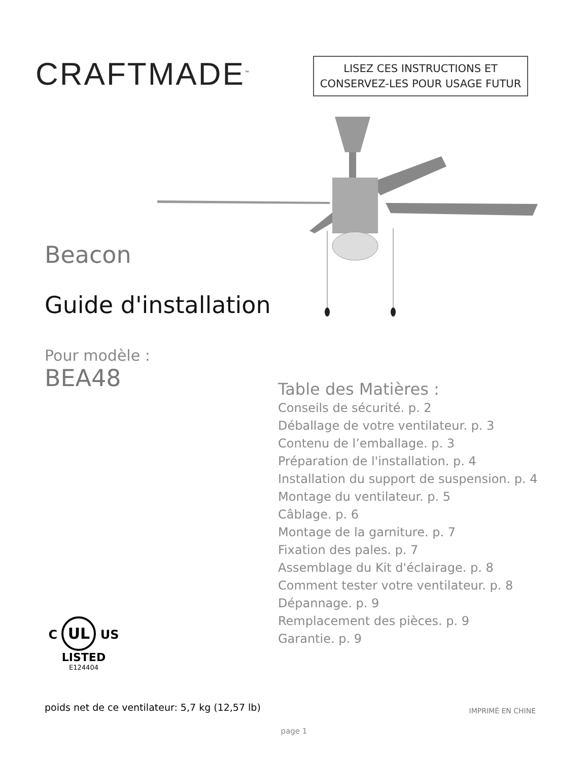CRAFTMADE<sup>™</sup>
LISEZ CES INSTRUCTIONS ET
CONSERVEZ-LES POUR USAGE FUTUR
Beacon
Guide d'installation
Pour modèle :
BEA48
Table des Matières :
Conseils de sécurité. p. 2
Déballage de votre ventilateur. p. 3
Contenu de l’emballage. p. 3
Préparation de l'installation. p. 4
Installation du support de suspension. p. 4
Montage du ventilateur. p. 5
Câblage. p. 6
Montage de la garniture. p. 7
Fixation des pales. p. 7
Assemblage du Kit d'éclairage. p. 8
Comment tester votre ventilateur. p. 8
Dépannage. p. 9
Remplacement des pièces. p. 9
Garantie. p. 9
C UL US
LISTED
E124404
poids net de ce ventilateur: 5,7 kg (12,57 lb)
IMPRIMÉ EN CHINE
page 1